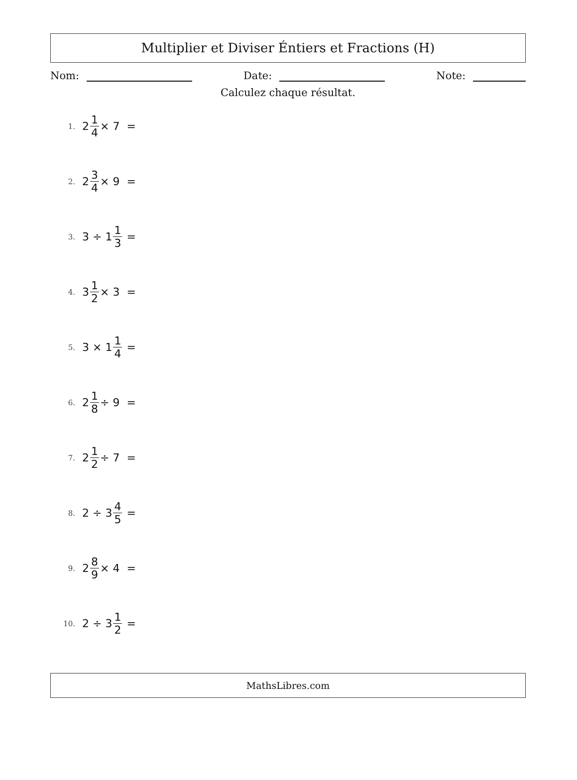Multiplier et Diviser Éntiers et Fractions (H)
Nom: Date: Note:
Calculez chaque résultat.
1. 2 1 4 × 7 =
2. 2 3 4 × 9 =
3. 3 ÷ 1 1 3 =
4. 3 1 2 × 3 =
5. 3 × 1 1 4 =
6. 2 1 8 ÷ 9 =
7. 2 1 2 ÷ 7 =
8. 2 ÷ 3 4 5 =
9. 2 8 9 × 4 =
10. 2 ÷ 3 1 2 =
MathsLibres.com